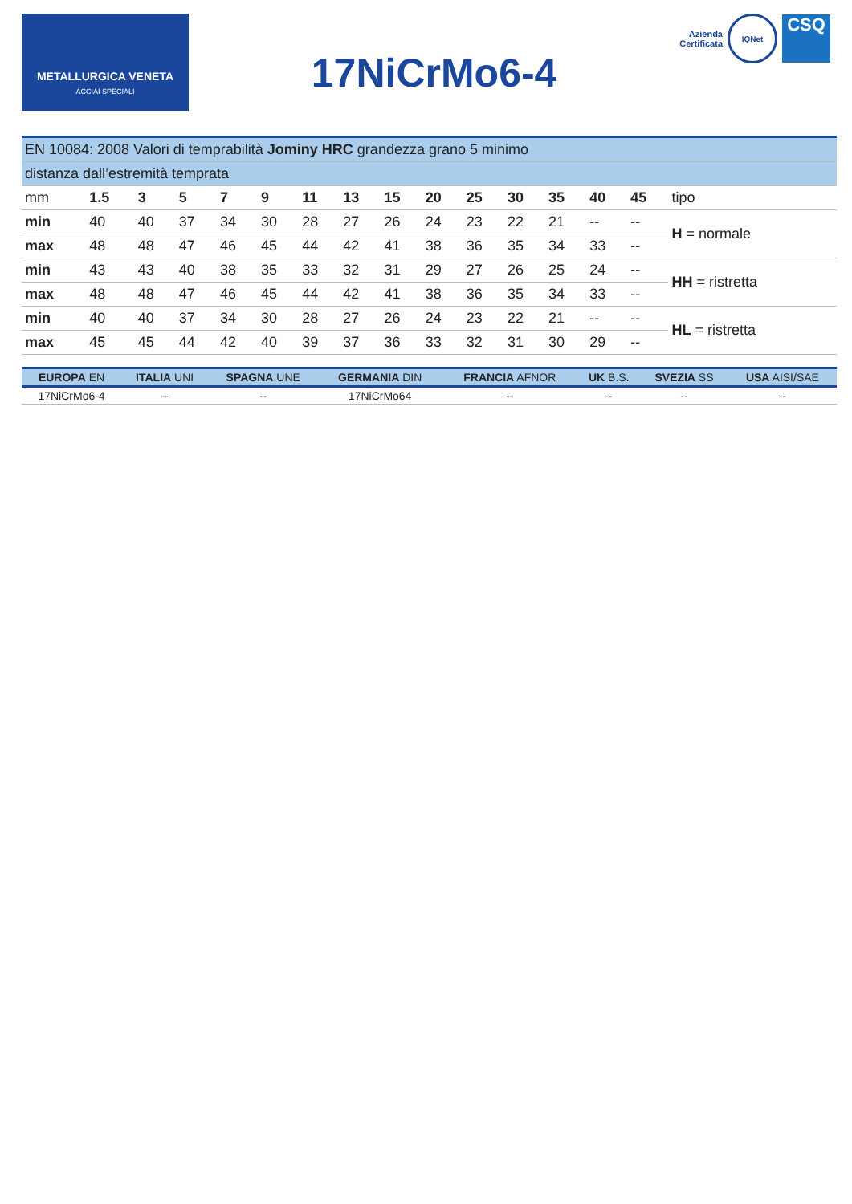METALLURGICA VENETA
ACCIAI SPECIALI
17NiCrMo6-4
Azienda
Certificata
IQNet
CSQ
| EN 10084: 2008 Valori di temprabilità Jominy HRC grandezza grano 5 minimo | | | | | | | | | | | | | | | |
| distanza dall’estremità temprata | | | | | | | | | | | | | | | |
| mm | 1.5 | 3 | 5 | 7 | 9 | 11 | 13 | 15 | 20 | 25 | 30 | 35 | 40 | 45 | tipo |
| min | 40 | 40 | 37 | 34 | 30 | 28 | 27 | 26 | 24 | 23 | 22 | 21 | -- | -- | H = normale |
| max | 48 | 48 | 47 | 46 | 45 | 44 | 42 | 41 | 38 | 36 | 35 | 34 | 33 | -- | |
| min | 43 | 43 | 40 | 38 | 35 | 33 | 32 | 31 | 29 | 27 | 26 | 25 | 24 | -- | HH = ristretta |
| max | 48 | 48 | 47 | 46 | 45 | 44 | 42 | 41 | 38 | 36 | 35 | 34 | 33 | -- | |
| min | 40 | 40 | 37 | 34 | 30 | 28 | 27 | 26 | 24 | 23 | 22 | 21 | -- | -- | HL = ristretta |
| max | 45 | 45 | 44 | 42 | 40 | 39 | 37 | 36 | 33 | 32 | 31 | 30 | 29 | -- | |
| EUROPA EN | ITALIA UNI | SPAGNA UNE | GERMANIA DIN | FRANCIA AFNOR | UK B.S. | SVEZIA SS | USA AISI/SAE |
| --- | --- | --- | --- | --- | --- | --- | --- |
| 17NiCrMo6-4 | -- | -- | 17NiCrMo64 | -- | -- | -- | -- |